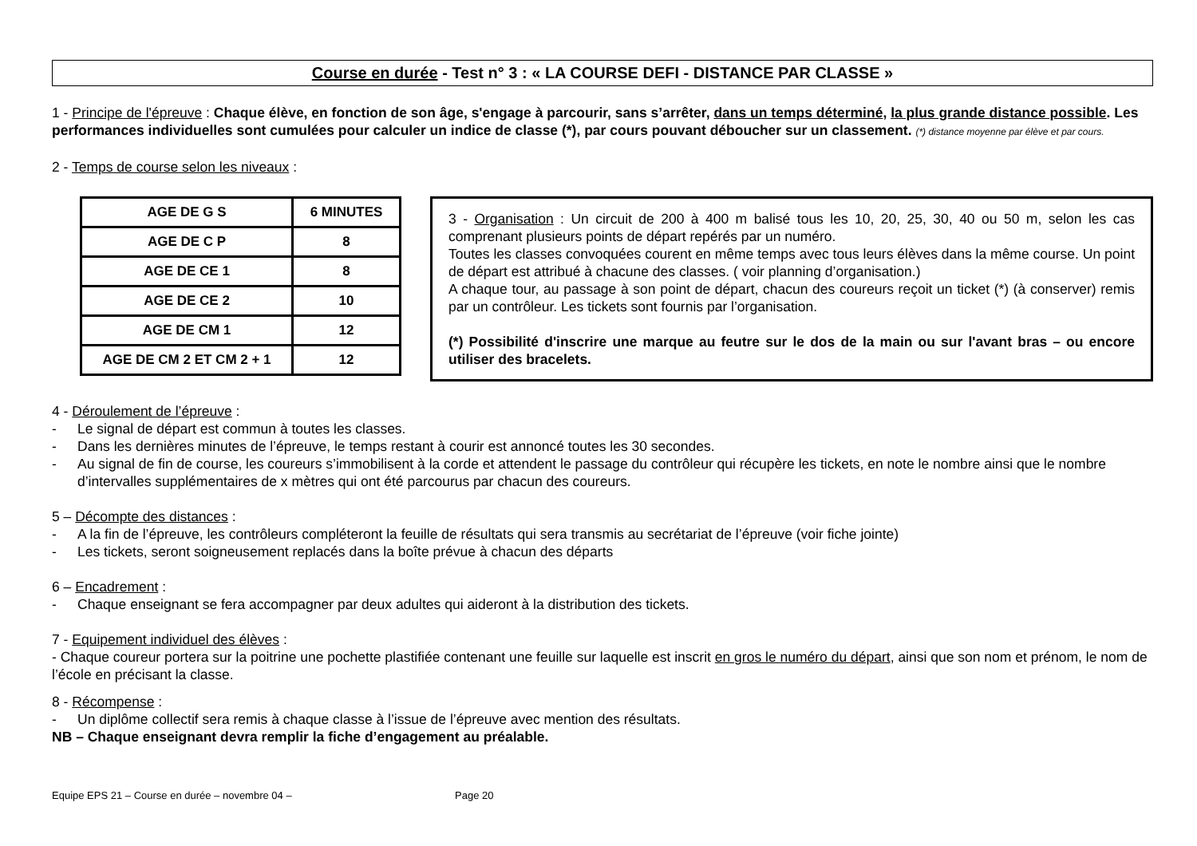Course en durée - Test n° 3 : « LA COURSE DEFI - DISTANCE PAR CLASSE »
1 - Principe de l'épreuve : Chaque élève, en fonction de son âge, s'engage à parcourir, sans s’arrêter, dans un temps déterminé, la plus grande distance possible. Les performances individuelles sont cumulées pour calculer un indice de classe (*), par cours pouvant déboucher sur un classement. (*) distance moyenne par élève et par cours.
2 - Temps de course selon les niveaux :
| AGE DE G S | 6 MINUTES |
| AGE DE C P | 8 |
| AGE DE CE 1 | 8 |
| AGE DE CE 2 | 10 |
| AGE DE CM 1 | 12 |
| AGE DE CM 2 ET CM 2 + 1 | 12 |
3 - Organisation : Un circuit de 200 à 400 m balisé tous les 10, 20, 25, 30, 40 ou 50 m, selon les cas comprenant plusieurs points de départ repérés par un numéro.
Toutes les classes convoquées courent en même temps avec tous leurs élèves dans la même course. Un point de départ est attribué à chacune des classes. ( voir planning d’organisation.)
A chaque tour, au passage à son point de départ, chacun des coureurs reçoit un ticket (*) (à conserver) remis par un contrôleur. Les tickets sont fournis par l’organisation.
(*) Possibilité d'inscrire une marque au feutre sur le dos de la main ou sur l'avant bras – ou encore utiliser des bracelets.
4 - Déroulement de l’épreuve :
- Le signal de départ est commun à toutes les classes.
- Dans les dernières minutes de l’épreuve, le temps restant à courir est annoncé toutes les 30 secondes.
- Au signal de fin de course, les coureurs s’immobilisent à la corde et attendent le passage du contrôleur qui récupère les tickets, en note le nombre ainsi que le nombre d’intervalles supplémentaires de x mètres qui ont été parcourus par chacun des coureurs.
5 – Décompte des distances :
- A la fin de l’épreuve, les contrôleurs compléteront la feuille de résultats qui sera transmis au secrétariat de l’épreuve (voir fiche jointe)
- Les tickets, seront soigneusement replacés dans la boîte prévue à chacun des départs
6 – Encadrement :
- Chaque enseignant se fera accompagner par deux adultes qui aideront à la distribution des tickets.
7 - Equipement individuel des élèves :
- Chaque coureur portera sur la poitrine une pochette plastifiée contenant une feuille sur laquelle est inscrit en gros le numéro du départ, ainsi que son nom et prénom, le nom de l’école en précisant la classe.
8 - Récompense :
- Un diplôme collectif sera remis à chaque classe à l’issue de l’épreuve avec mention des résultats.
NB – Chaque enseignant devra remplir la fiche d’engagement au préalable.
Equipe EPS 21 – Course en durée – novembre 04 – Page 20